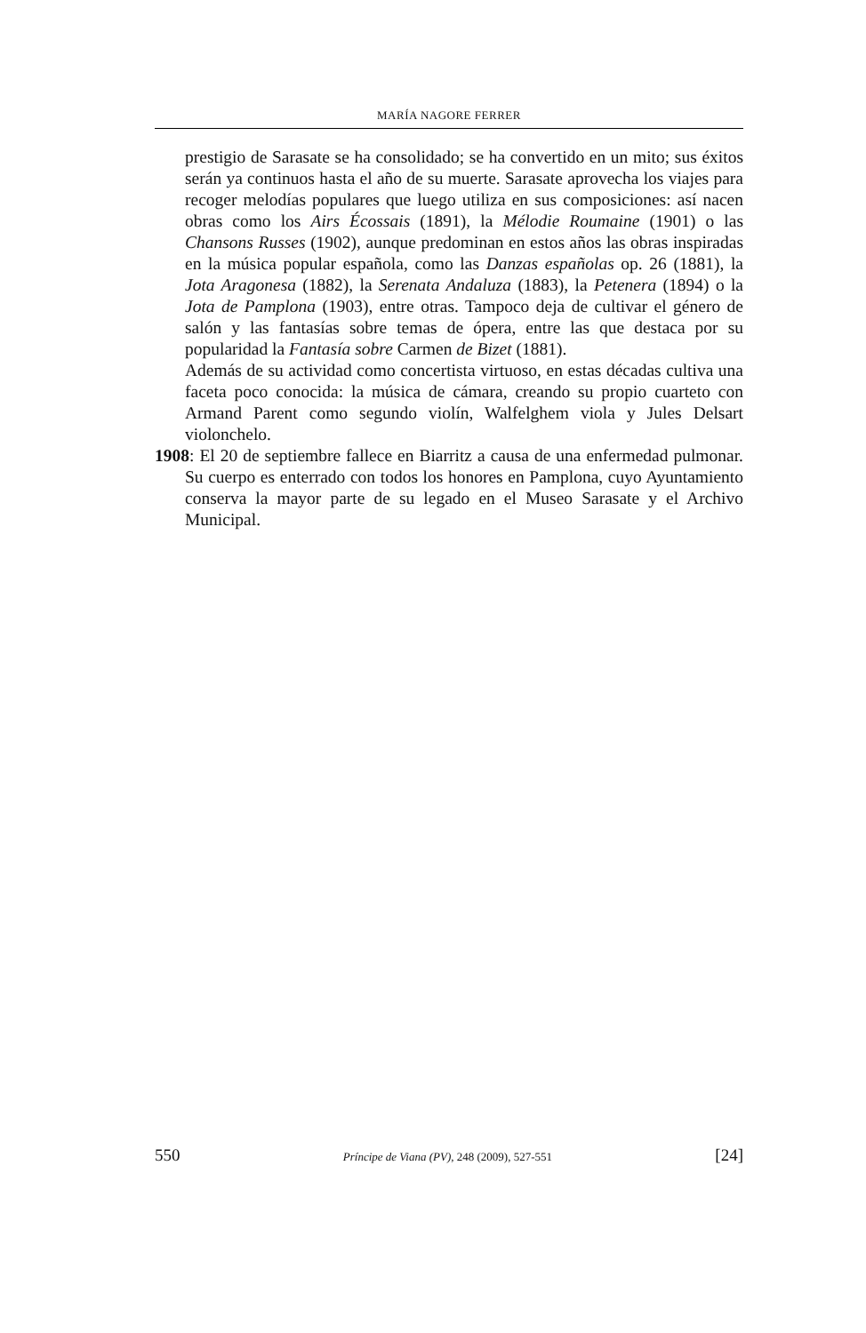MARÍA NAGORE FERRER
prestigio de Sarasate se ha consolidado; se ha convertido en un mito; sus éxitos serán ya continuos hasta el año de su muerte. Sarasate aprovecha los viajes para recoger melodías populares que luego utiliza en sus composiciones: así nacen obras como los Airs Écossais (1891), la Mélodie Roumaine (1901) o las Chansons Russes (1902), aunque predominan en estos años las obras inspiradas en la música popular española, como las Danzas españolas op. 26 (1881), la Jota Aragonesa (1882), la Serenata Andaluza (1883), la Petenera (1894) o la Jota de Pamplona (1903), entre otras. Tampoco deja de cultivar el género de salón y las fantasías sobre temas de ópera, entre las que destaca por su popularidad la Fantasía sobre Carmen de Bizet (1881).
Además de su actividad como concertista virtuoso, en estas décadas cultiva una faceta poco conocida: la música de cámara, creando su propio cuarteto con Armand Parent como segundo violín, Walfelghem viola y Jules Delsart violonchelo.
1908: El 20 de septiembre fallece en Biarritz a causa de una enfermedad pulmonar. Su cuerpo es enterrado con todos los honores en Pamplona, cuyo Ayuntamiento conserva la mayor parte de su legado en el Museo Sarasate y el Archivo Municipal.
550 Príncipe de Viana (PV), 248 (2009), 527-551 [24]